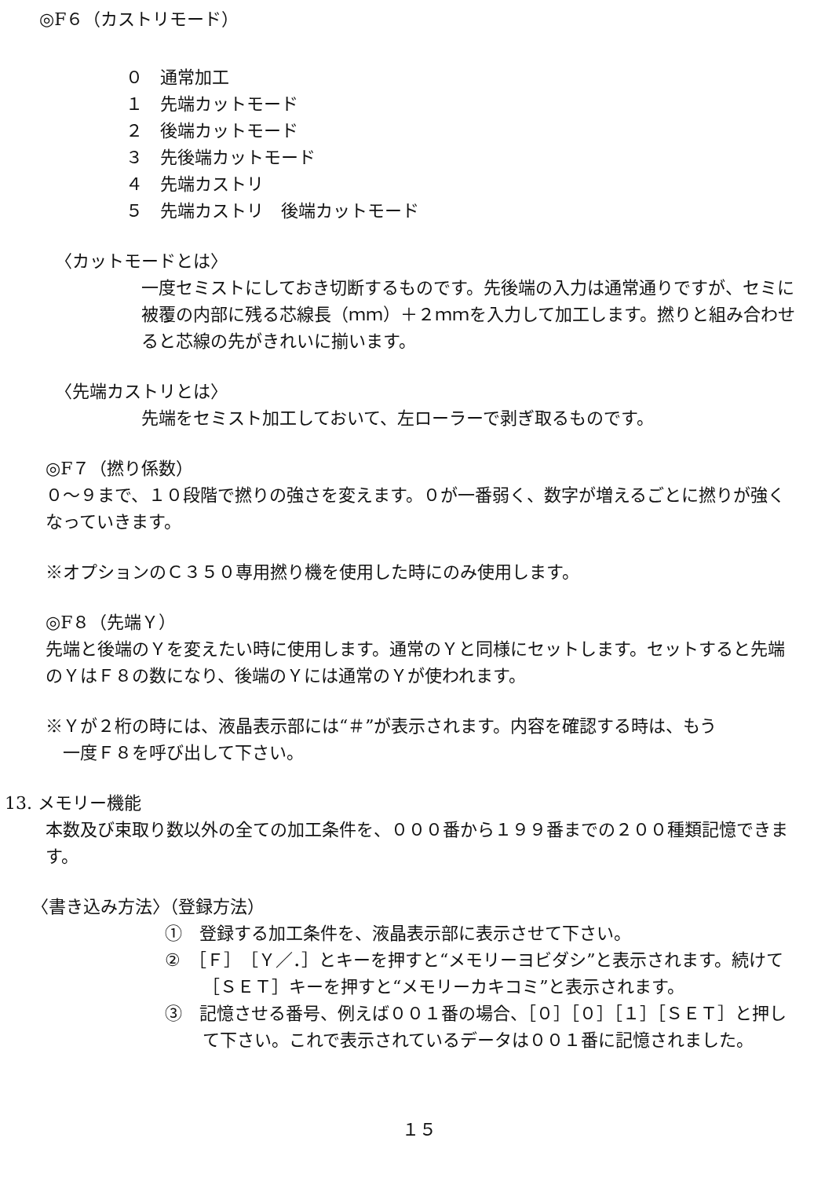◎F６（カストリモード）
０　通常加工
１　先端カットモード
２　後端カットモード
３　先後端カットモード
４　先端カストリ
５　先端カストリ　後端カットモード
〈カットモードとは〉
一度セミストにしておき切断するものです。先後端の入力は通常通りですが、セミに被覆の内部に残る芯線長（ｍｍ）＋２ｍｍを入力して加工します。撚りと組み合わせると芯線の先がきれいに揃います。
〈先端カストリとは〉
先端をセミスト加工しておいて、左ローラーで剥ぎ取るものです。
◎F７（撚り係数）
０〜９まで、１０段階で撚りの強さを変えます。０が一番弱く、数字が増えるごとに撚りが強くなっていきます。
※オプションのＣ３５０専用撚り機を使用した時にのみ使用します。
◎F８（先端Ｙ）
先端と後端のＹを変えたい時に使用します。通常のＹと同様にセットします。セットすると先端のＹはＦ８の数になり、後端のＹには通常のＹが使われます。
※Ｙが２桁の時には、液晶表示部には“＃”が表示されます。内容を確認する時は、もう
　一度Ｆ８を呼び出して下さい。
13. メモリー機能
本数及び束取り数以外の全ての加工条件を、０００番から１９９番までの２００種類記憶できます。
〈書き込み方法〉（登録方法）
①　登録する加工条件を、液晶表示部に表示させて下さい。
②　［Ｆ］［Ｙ／．］とキーを押すと“メモリーヨビダシ”と表示されます。続けて［ＳＥＴ］キーを押すと“メモリーカキコミ”と表示されます。
③　記憶させる番号、例えば００１番の場合、［０］［０］［１］［ＳＥＴ］と押して下さい。これで表示されているデータは００１番に記憶されました。
１５